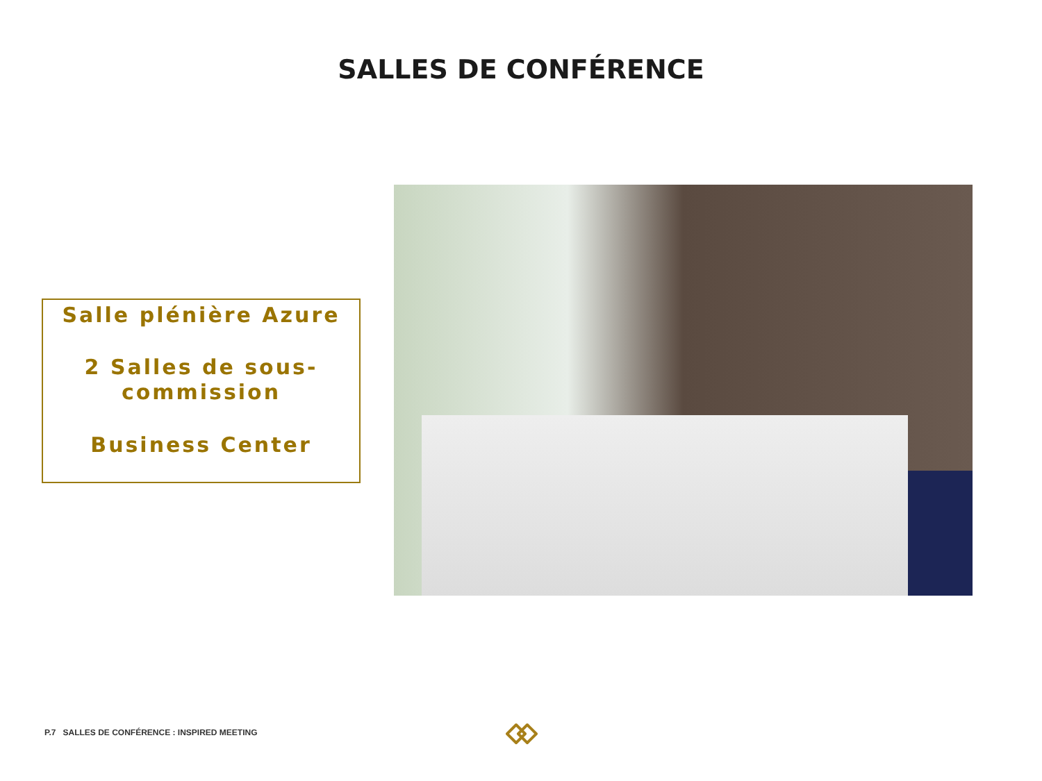SALLES DE CONFÉRENCE
Salle plénière Azure
2 Salles de sous-
commission
Business Center
P.7 SALLES DE CONFÉRENCE : INSPIRED MEETING